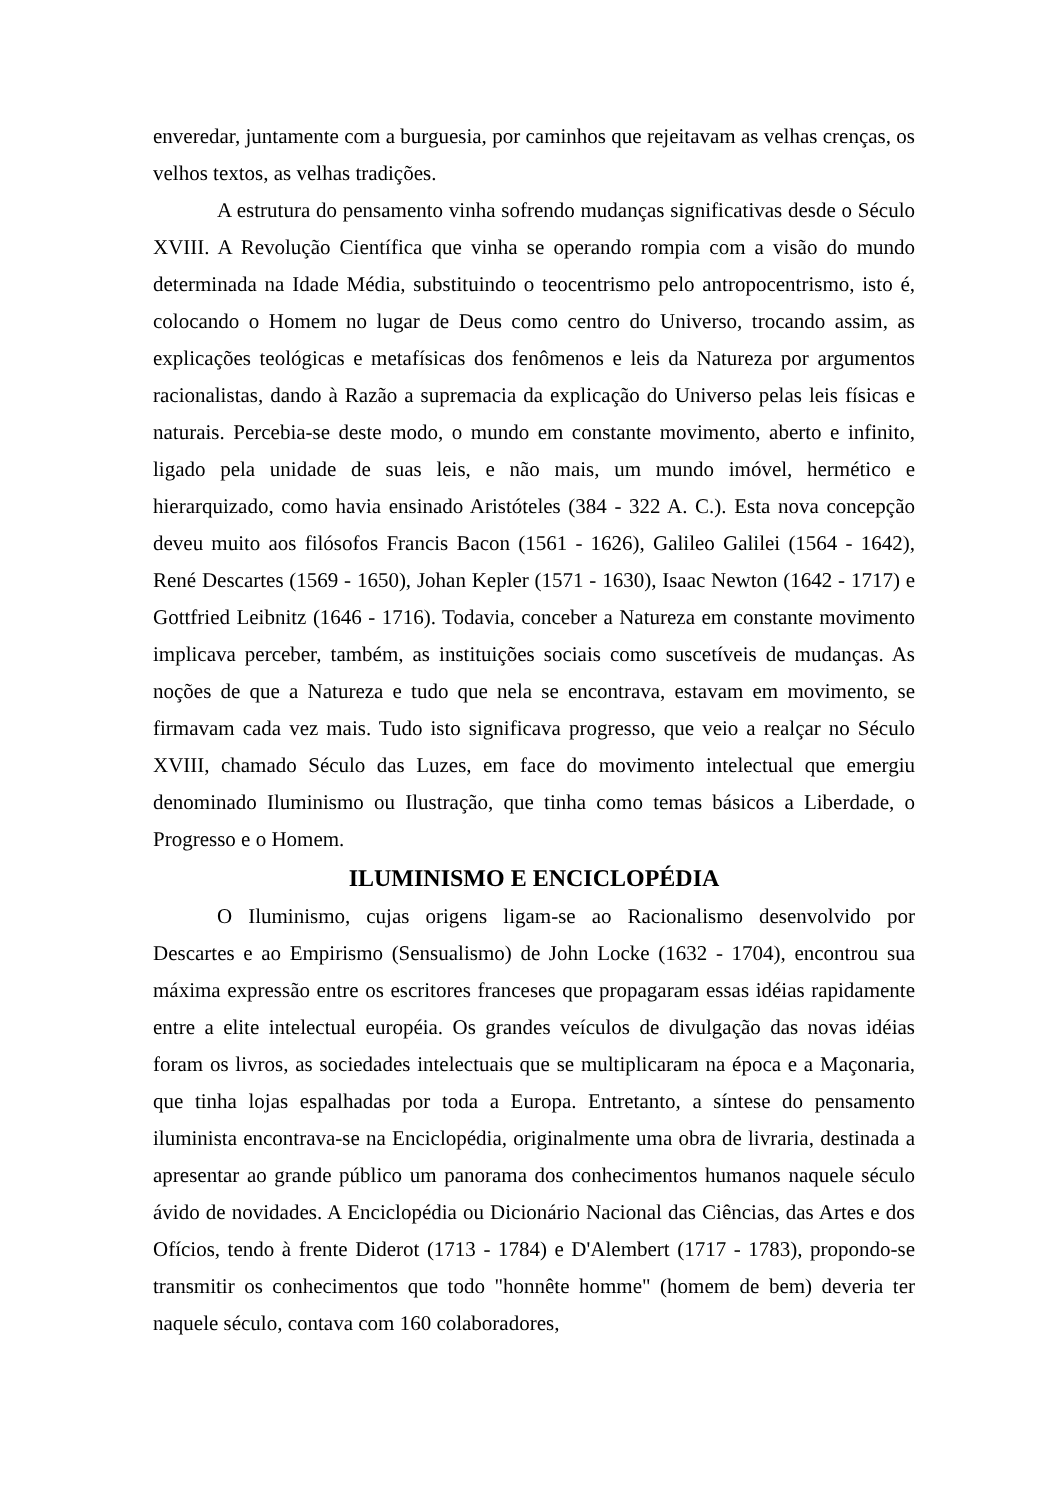enveredar, juntamente com a burguesia, por caminhos que rejeitavam as velhas crenças, os velhos textos, as velhas tradições.
A estrutura do pensamento vinha sofrendo mudanças significativas desde o Século XVIII. A Revolução Científica que vinha se operando rompia com a visão do mundo determinada na Idade Média, substituindo o teocentrismo pelo antropocentrismo, isto é, colocando o Homem no lugar de Deus como centro do Universo, trocando assim, as explicações teológicas e metafísicas dos fenômenos e leis da Natureza por argumentos racionalistas, dando à Razão a supremacia da explicação do Universo pelas leis físicas e naturais. Percebia-se deste modo, o mundo em constante movimento, aberto e infinito, ligado pela unidade de suas leis, e não mais, um mundo imóvel, hermético e hierarquizado, como havia ensinado Aristóteles (384 - 322 A. C.). Esta nova concepção deveu muito aos filósofos Francis Bacon (1561 - 1626), Galileo Galilei (1564 - 1642), René Descartes (1569 - 1650), Johan Kepler (1571 - 1630), Isaac Newton (1642 - 1717) e Gottfried Leibnitz (1646 - 1716). Todavia, conceber a Natureza em constante movimento implicava perceber, também, as instituições sociais como suscetíveis de mudanças. As noções de que a Natureza e tudo que nela se encontrava, estavam em movimento, se firmavam cada vez mais. Tudo isto significava progresso, que veio a realçar no Século XVIII, chamado Século das Luzes, em face do movimento intelectual que emergiu denominado Iluminismo ou Ilustração, que tinha como temas básicos a Liberdade, o Progresso e o Homem.
ILUMINISMO E ENCICLOPÉDIA
O Iluminismo, cujas origens ligam-se ao Racionalismo desenvolvido por Descartes e ao Empirismo (Sensualismo) de John Locke (1632 - 1704), encontrou sua máxima expressão entre os escritores franceses que propagaram essas idéias rapidamente entre a elite intelectual européia. Os grandes veículos de divulgação das novas idéias foram os livros, as sociedades intelectuais que se multiplicaram na época e a Maçonaria, que tinha lojas espalhadas por toda a Europa. Entretanto, a síntese do pensamento iluminista encontrava-se na Enciclopédia, originalmente uma obra de livraria, destinada a apresentar ao grande público um panorama dos conhecimentos humanos naquele século ávido de novidades. A Enciclopédia ou Dicionário Nacional das Ciências, das Artes e dos Ofícios, tendo à frente Diderot (1713 - 1784) e D'Alembert (1717 - 1783), propondo-se transmitir os conhecimentos que todo "honnête homme" (homem de bem) deveria ter naquele século, contava com 160 colaboradores,